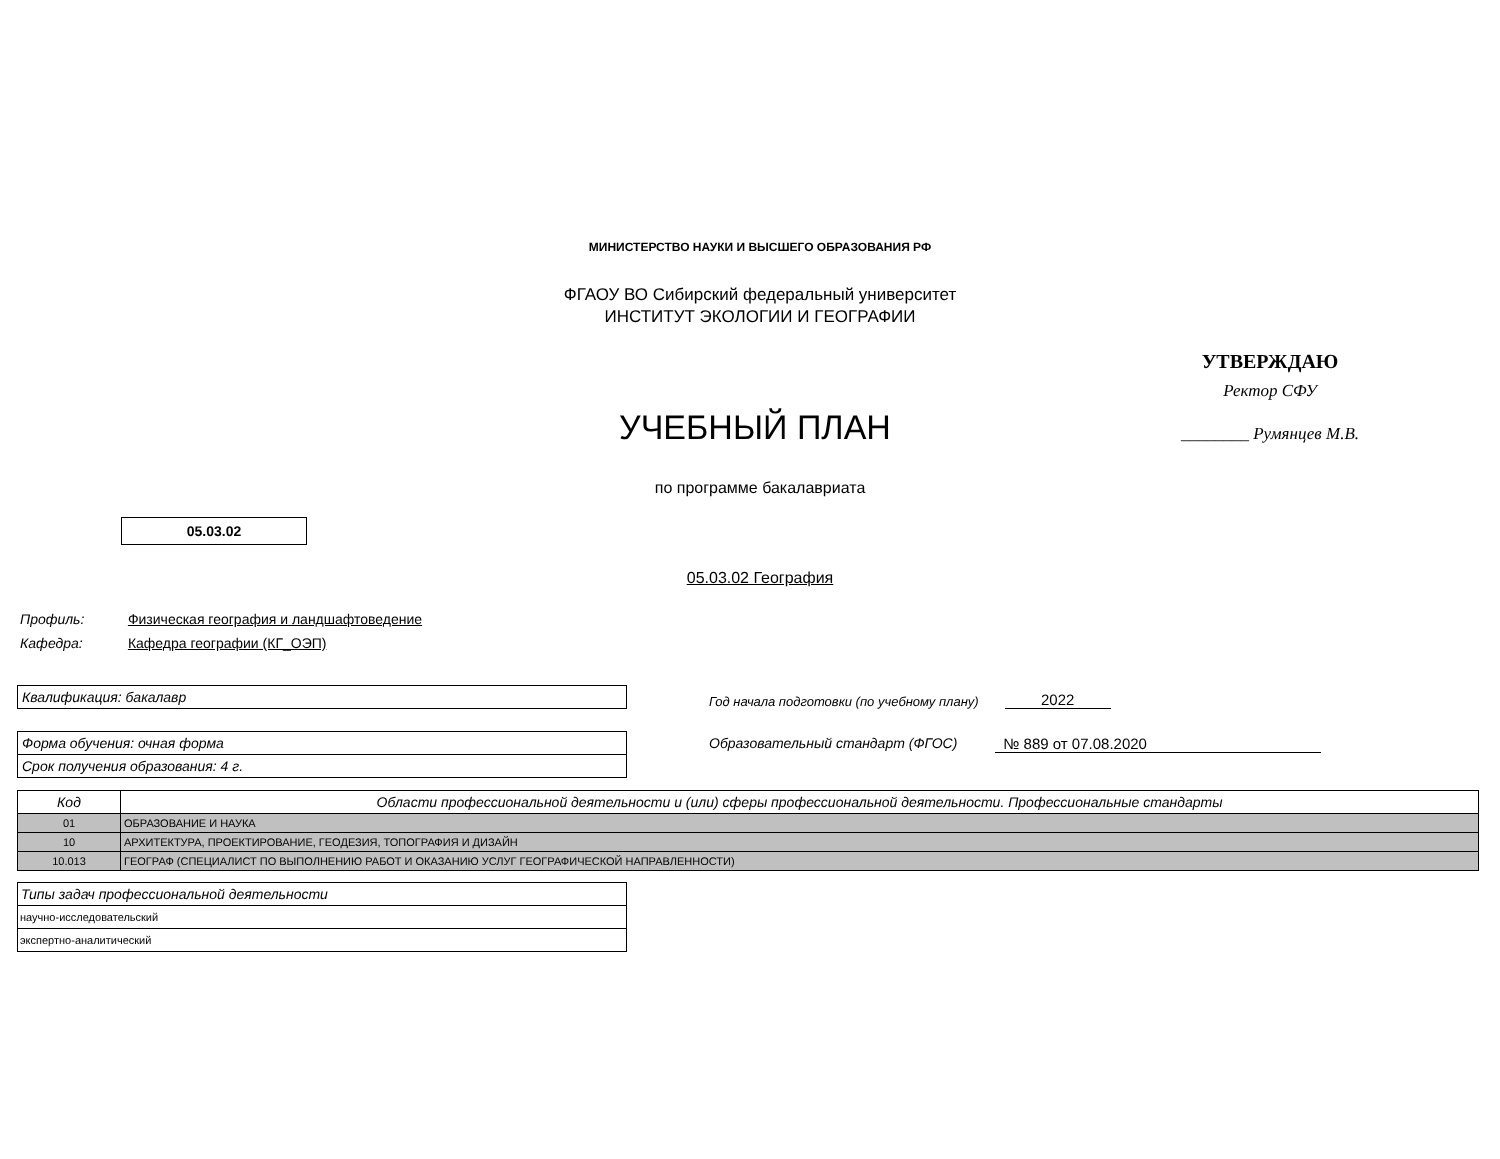МИНИСТЕРСТВО НАУКИ И ВЫСШЕГО ОБРАЗОВАНИЯ РФ
ФГАОУ ВО Сибирский федеральный университет
ИНСТИТУТ ЭКОЛОГИИ И ГЕОГРАФИИ
УЧЕБНЫЙ ПЛАН
УТВЕРЖДАЮ
Ректор СФУ
________ Румянцев М.В.
по программе бакалавриата
05.03.02
05.03.02 География
Профиль: Физическая география и ландшафтоведение
Кафедра: Кафедра географии (КГ_ОЭП)
Квалификация: бакалавр
Год начала подготовки (по учебному плану) 2022
Форма обучения: очная форма
Срок получения образования: 4 г.
Образовательный стандарт (ФГОС) № 889 от 07.08.2020
| Код | Области профессиональной деятельности и (или) сферы профессиональной деятельности. Профессиональные стандарты |
| --- | --- |
| 01 | ОБРАЗОВАНИЕ И НАУКА |
| 10 | АРХИТЕКТУРА, ПРОЕКТИРОВАНИЕ, ГЕОДЕЗИЯ, ТОПОГРАФИЯ И ДИЗАЙН |
| 10.013 | ГЕОГРАФ (СПЕЦИАЛИСТ ПО ВЫПОЛНЕНИЮ РАБОТ И ОКАЗАНИЮ УСЛУГ ГЕОГРАФИЧЕСКОЙ НАПРАВЛЕННОСТИ) |
| Типы задач профессиональной деятельности |
| --- |
| научно-исследовательский |
| экспертно-аналитический |